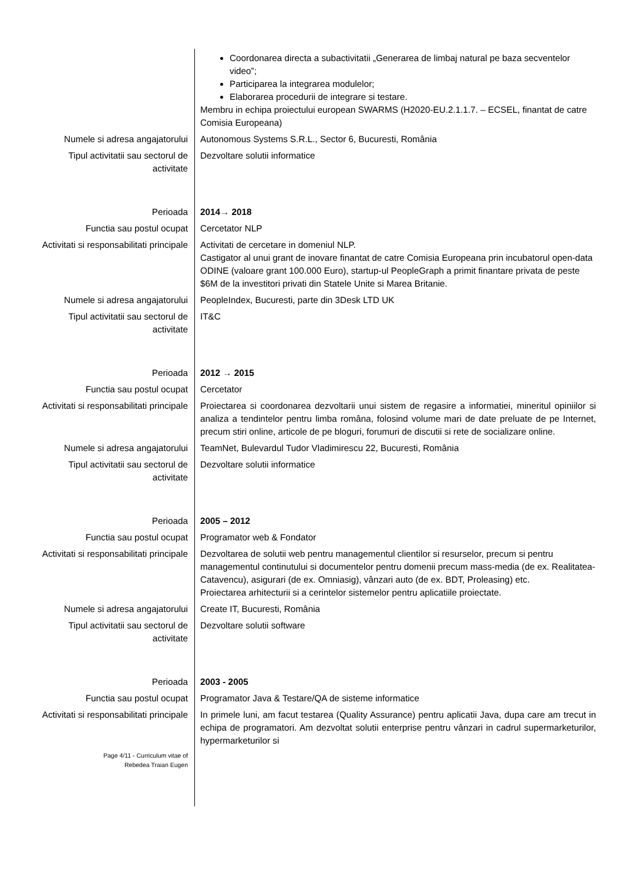| | Coordonarea directa a subactivitatii „Generarea de limbaj natural pe baza secventelor video”; Participarea la integrarea modulelor; Elaborarea procedurii de integrare si testare. Membru in echipa proiectului european SWARMS (H2020-EU.2.1.1.7. – ECSEL, finantat de catre Comisia Europeana) |
| Numele si adresa angajatorului | Autonomous Systems S.R.L., Sector 6, Bucuresti, România |
| Tipul activitatii sau sectorul de activitate | Dezvoltare solutii informatice |
| Perioada | 2014→ 2018 |
| Functia sau postul ocupat | Cercetator NLP |
| Activitati si responsabilitati principale | Activitati de cercetare in domeniul NLP. Castigator al unui grant de inovare finantat de catre Comisia Europeana prin incubatorul open-data ODINE (valoare grant 100.000 Euro), startup-ul PeopleGraph a primit finantare privata de peste $6M de la investitori privati din Statele Unite si Marea Britanie. |
| Numele si adresa angajatorului | PeopleIndex, Bucuresti, parte din 3Desk LTD UK |
| Tipul activitatii sau sectorul de activitate | IT&C |
| Perioada | 2012 → 2015 |
| Functia sau postul ocupat | Cercetator |
| Activitati si responsabilitati principale | Proiectarea si coordonarea dezvoltarii unui sistem de regasire a informatiei, mineritul opiniilor si analiza a tendintelor pentru limba româna, folosind volume mari de date preluate de pe Internet, precum stiri online, articole de pe bloguri, forumuri de discutii si rete de socializare online. |
| Numele si adresa angajatorului | TeamNet, Bulevardul Tudor Vladimirescu 22, Bucuresti, România |
| Tipul activitatii sau sectorul de activitate | Dezvoltare solutii informatice |
| Perioada | 2005 – 2012 |
| Functia sau postul ocupat | Programator web & Fondator |
| Activitati si responsabilitati principale | Dezvoltarea de solutii web pentru managementul clientilor si resurselor, precum si pentru managementul continutului si documentelor pentru domenii precum mass-media (de ex. Realitatea-Catavencu), asigurari (de ex. Omniasig), vânzari auto (de ex. BDT, Proleasing) etc. Proiectarea arhitecturii si a cerintelor sistemelor pentru aplicatiile proiectate. |
| Numele si adresa angajatorului | Create IT, Bucuresti, România |
| Tipul activitatii sau sectorul de activitate | Dezvoltare solutii software |
| Perioada | 2003 - 2005 |
| Functia sau postul ocupat | Programator Java & Testare/QA de sisteme informatice |
| Activitati si responsabilitati principale | In primele luni, am facut testarea (Quality Assurance) pentru aplicatii Java, dupa care am trecut in echipa de programatori. Am dezvoltat solutii enterprise pentru vânzari in cadrul supermarketurilor, hypermarketurilor si |
| Page 4/11 - Curriculum vitae of Rebedea Traian Eugen | |